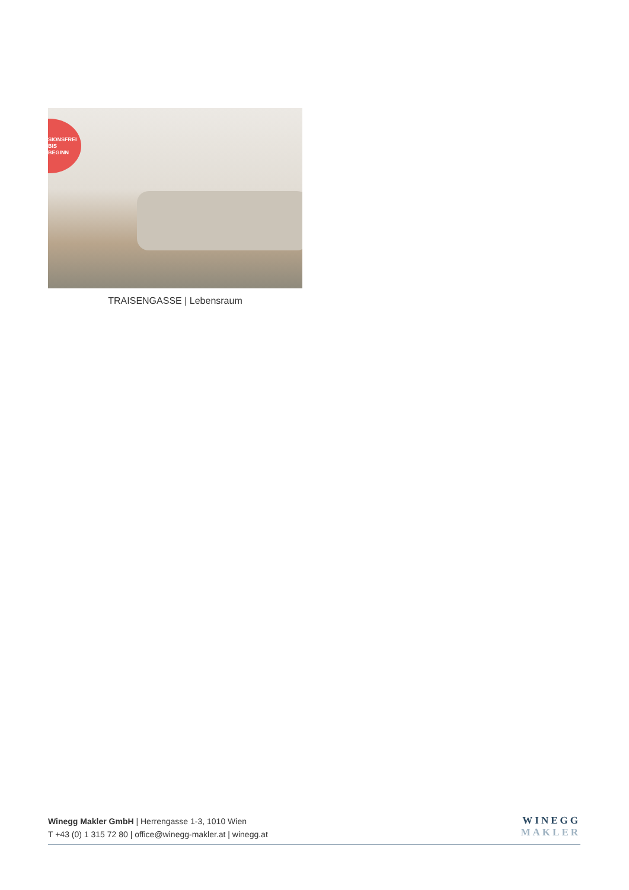SIONSFREI
BIS
BEGINN
TRAISENGASSE | Lebensraum
Winegg Makler GmbH | Herrengasse 1-3, 1010 Wien
T +43 (0) 1 315 72 80 | office@winegg-makler.at | winegg.at
WINEGG
MAKLER